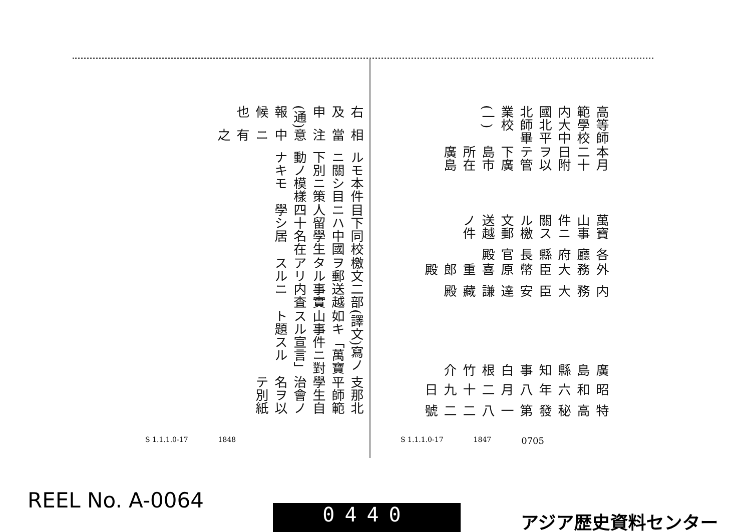特高秘發第一八二二號
昭和六年八月二十九日
廣島縣知事白根竹介
内務大臣安達謙藏殿
外務大臣幣原喜重郎殿
各廳府縣長官殿
萬寶山事件ニ關スル檄文郵送越ノ件
本月二十日附ヲ以テ管下廣島市所在廣島
高等師範學校内大中國北平北師畢業校(一)
支那北平師範學生自治會ノ名ヲ以テ別紙
(譯文)寫ノ如キ「萬寶山事件ニ對スル宣言」ト題スル
檄文二部ヲ郵送越タル事實アリ内査スルニ
目下同校ニハ中國人留學生四十名在學シ居
ルモ本件ニ關シ目下別ニ策動ノ模樣ナキモ
相當注意中ニ有之
右及申(通)報候也
S 1.1.1.0-17 1848 S 1.1.1.0-17 1847 0705
REEL No. A-0064
0440 アジア歴史資料センター